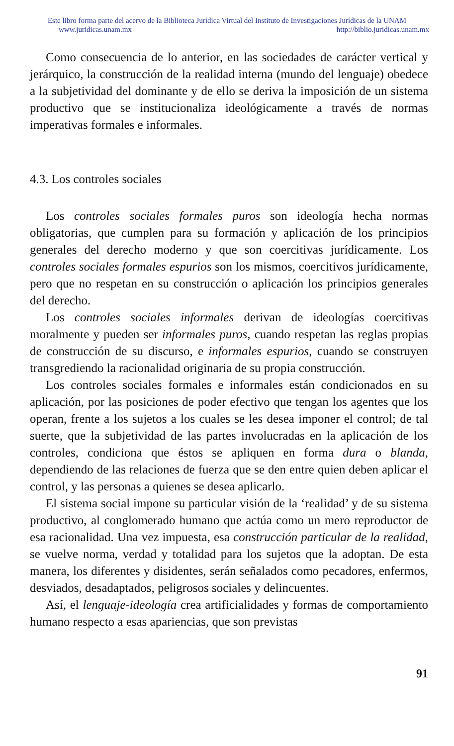Este libro forma parte del acervo de la Biblioteca Jurídica Virtual del Instituto de Investigaciones Jurídicas de la UNAM
www.juridicas.unam.mx http://biblio.juridicas.unam.mx
Como consecuencia de lo anterior, en las sociedades de carácter vertical y jerárquico, la construcción de la realidad interna (mundo del lenguaje) obedece a la subjetividad del dominante y de ello se deriva la imposición de un sistema productivo que se institucionaliza ideológicamente a través de normas imperativas formales e informales.
4.3. Los controles sociales
Los controles sociales formales puros son ideología hecha normas obligatorias, que cumplen para su formación y aplicación de los principios generales del derecho moderno y que son coercitivas jurídicamente. Los controles sociales formales espurios son los mismos, coercitivos jurídicamente, pero que no respetan en su construcción o aplicación los principios generales del derecho.
Los controles sociales informales derivan de ideologías coercitivas moralmente y pueden ser informales puros, cuando respetan las reglas propias de construcción de su discurso, e informales espurios, cuando se construyen transgrediendo la racionalidad originaria de su propia construcción.
Los controles sociales formales e informales están condicionados en su aplicación, por las posiciones de poder efectivo que tengan los agentes que los operan, frente a los sujetos a los cuales se les desea imponer el control; de tal suerte, que la subjetividad de las partes involucradas en la aplicación de los controles, condiciona que éstos se apliquen en forma dura o blanda, dependiendo de las relaciones de fuerza que se den entre quien deben aplicar el control, y las personas a quienes se desea aplicarlo.
El sistema social impone su particular visión de la ‘realidad’ y de su sistema productivo, al conglomerado humano que actúa como un mero reproductor de esa racionalidad. Una vez impuesta, esa construcción particular de la realidad, se vuelve norma, verdad y totalidad para los sujetos que la adoptan. De esta manera, los diferentes y disidentes, serán señalados como pecadores, enfermos, desviados, desadaptados, peligrosos sociales y delincuentes.
Así, el lenguaje-ideología crea artificialidades y formas de comportamiento humano respecto a esas apariencias, que son previstas
91